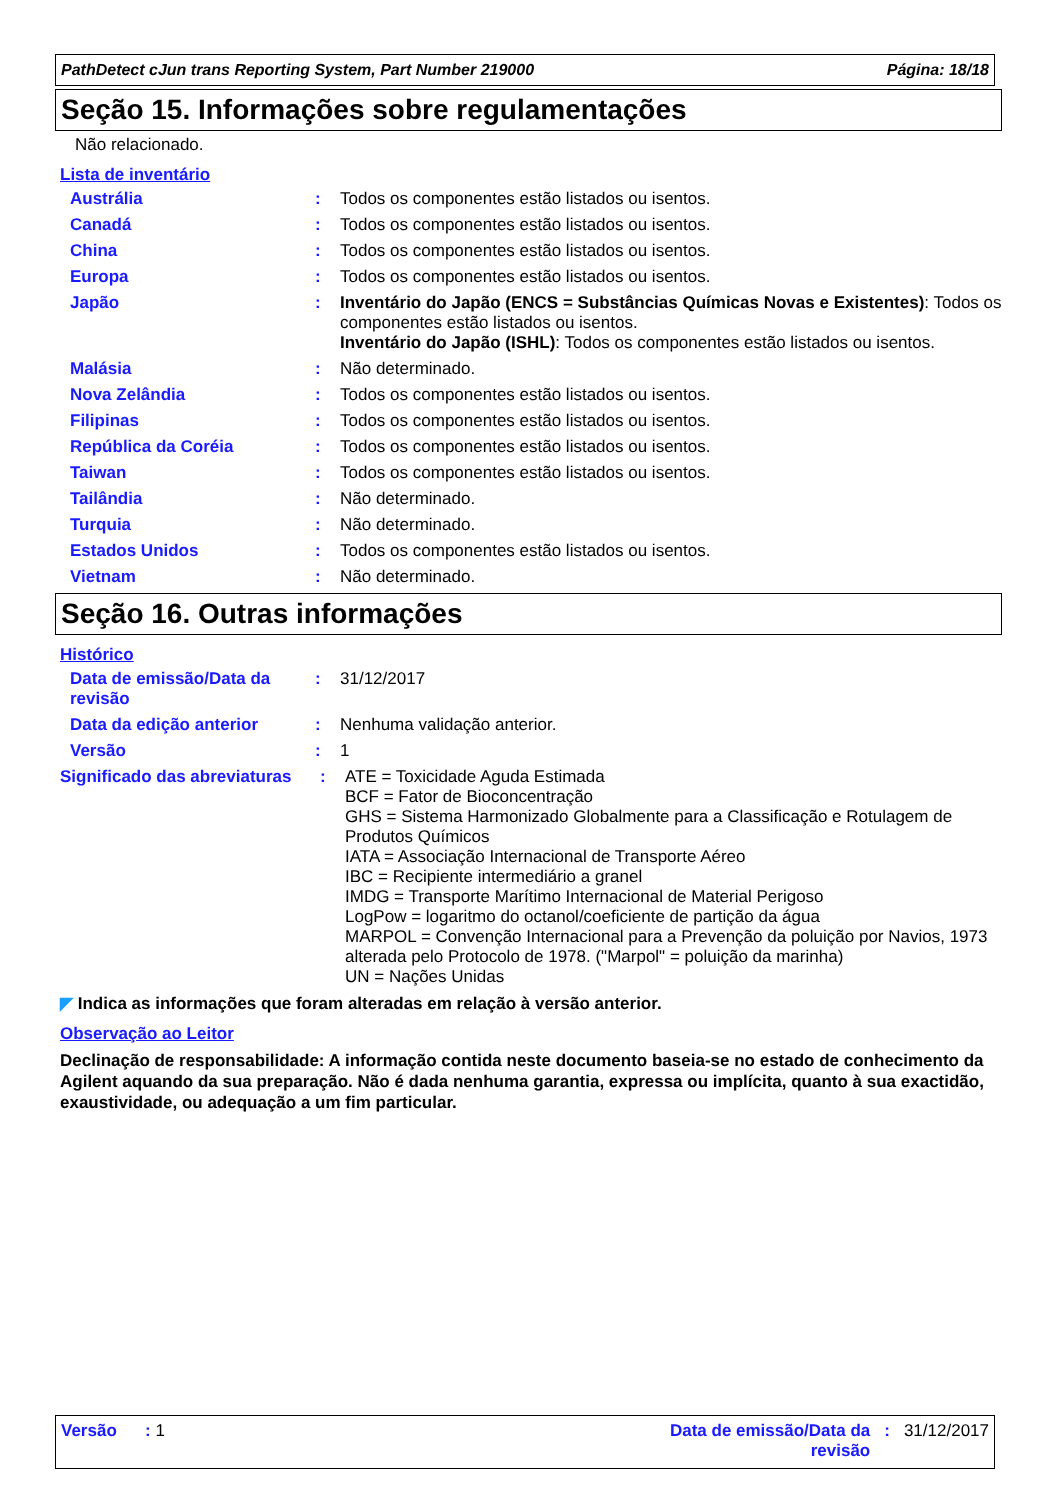PathDetect cJun trans Reporting System, Part Number 219000 Página: 18/18
Seção 15. Informações sobre regulamentações
Não relacionado.
Lista de inventário
Austrália :
Todos os componentes estão listados ou isentos.
Canadá :
Todos os componentes estão listados ou isentos.
China :
Todos os componentes estão listados ou isentos.
Europa :
Todos os componentes estão listados ou isentos.
Japão :
Inventário do Japão (ENCS = Substâncias Químicas Novas e Existentes): Todos os componentes estão listados ou isentos.
Inventário do Japão (ISHL): Todos os componentes estão listados ou isentos.
Malásia :
Não determinado.
Nova Zelândia :
Todos os componentes estão listados ou isentos.
Filipinas :
Todos os componentes estão listados ou isentos.
República da Coréia :
Todos os componentes estão listados ou isentos.
Taiwan :
Todos os componentes estão listados ou isentos.
Tailândia :
Não determinado.
Turquia :
Não determinado.
Estados Unidos :
Todos os componentes estão listados ou isentos.
Vietnam :
Não determinado.
Seção 16. Outras informações
Histórico
Data de emissão/Data da revisão
:
31/12/2017
Data da edição anterior :
Nenhuma validação anterior.
Versão :
1
Significado das abreviaturas
:
ATE = Toxicidade Aguda Estimada
BCF = Fator de Bioconcentração
GHS = Sistema Harmonizado Globalmente para a Classificação e Rotulagem de Produtos Químicos
IATA = Associação Internacional de Transporte Aéreo
IBC = Recipiente intermediário a granel
IMDG = Transporte Marítimo Internacional de Material Perigoso
LogPow = logaritmo do octanol/coeficiente de partição da água
MARPOL = Convenção Internacional para a Prevenção da poluição por Navios, 1973 alterada pelo Protocolo de 1978. ("Marpol" = poluição da marinha)
UN = Nações Unidas
◤ Indica as informações que foram alteradas em relação à versão anterior.
Observação ao Leitor
Declinação de responsabilidade: A informação contida neste documento baseia-se no estado de conhecimento da Agilent aquando da sua preparação. Não é dada nenhuma garantia, expressa ou implícita, quanto à sua exactidão, exaustividade, ou adequação a um fim particular.
Versão : 1 Data de emissão/Data da
revisão: 31/12/2017